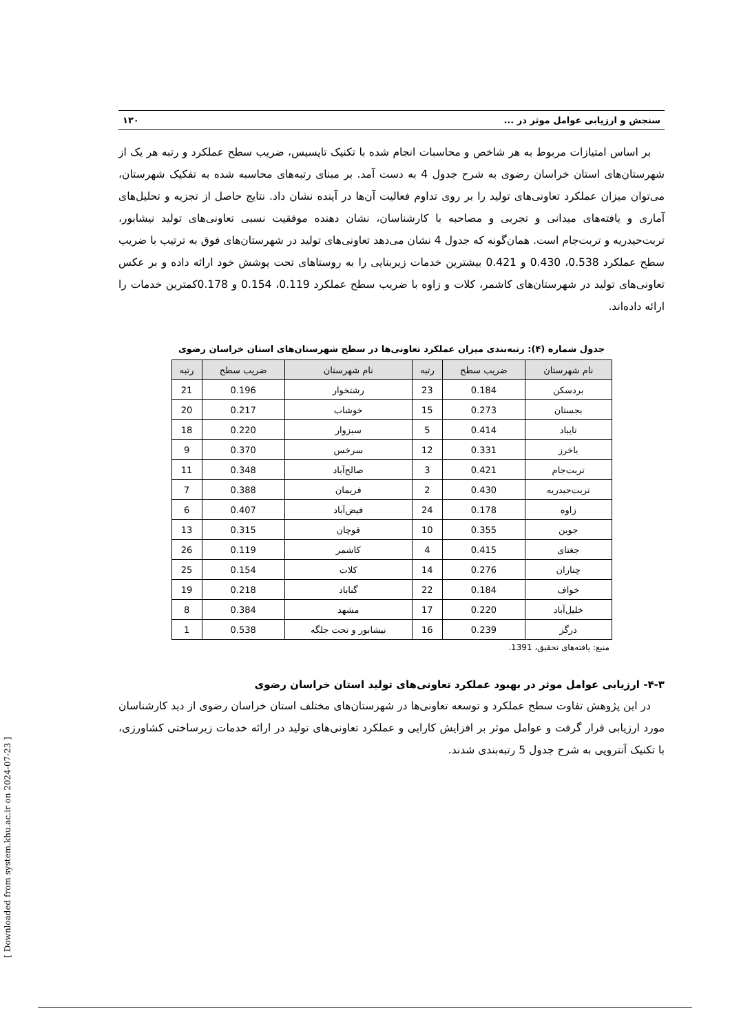[ Downloaded from system.khu.ac.ir on 2024-07-23 ]
سنجش و ارزیابی عوامل موثر در ... ۱۳۰
بر اساس امتیازات مربوط به هر شاخص و محاسبات انجام شده با تکنیک تاپسیس، ضریب سطح عملکرد و رتبه هر یک از شهرستان‌های استان خراسان رضوی به شرح جدول 4 به دست آمد. بر مبنای رتبه‌های محاسبه شده به تفکیک شهرستان، می‌توان میزان عملکرد تعاونی‌های تولید را بر روی تداوم فعالیت آن‌ها در آینده نشان داد. نتایج حاصل از تجزیه و تحلیل‌های آماری و یافته‌های میدانی و تجربی و مصاحبه با کارشناسان، نشان دهنده موفقیت نسبی تعاونی‌های تولید نیشابور، تربت‌حیدریه و تربت‌جام است. همان‌گونه که جدول 4 نشان می‌دهد تعاونی‌های تولید در شهرستان‌های فوق به ترتیب با ضریب سطح عملکرد 0.538، 0.430 و 0.421 بیشترین خدمات زیربنایی را به روستاهای تحت پوشش خود ارائه داده و بر عکس تعاونی‌های تولید در شهرستان‌های کاشمر، کلات و زاوه با ضریب سطح عملکرد 0.119، 0.154 و 0.178کمترین خدمات را ارائه داده‌اند.
جدول شماره (۴): رتبه‌بندی میزان عملکرد تعاونی‌ها در سطح شهرستان‌های استان خراسان رضوی
| نام شهرستان | ضریب سطح | رتبه | نام شهرستان | ضریب سطح | رتبه |
| --- | --- | --- | --- | --- | --- |
| بردسکن | 0.184 | 23 | رشتخوار | 0.196 | 21 |
| بجستان | 0.273 | 15 | خوشاب | 0.217 | 20 |
| تایباد | 0.414 | 5 | سبزوار | 0.220 | 18 |
| باخرز | 0.331 | 12 | سرخس | 0.370 | 9 |
| تربت‌جام | 0.421 | 3 | صالح‌آباد | 0.348 | 11 |
| تربت‌حیدریه | 0.430 | 2 | فریمان | 0.388 | 7 |
| زاوه | 0.178 | 24 | فیض‌آباد | 0.407 | 6 |
| جوین | 0.355 | 10 | قوچان | 0.315 | 13 |
| جغتای | 0.415 | 4 | کاشمر | 0.119 | 26 |
| چناران | 0.276 | 14 | کلات | 0.154 | 25 |
| خواف | 0.184 | 22 | گناباد | 0.218 | 19 |
| خلیل‌آباد | 0.220 | 17 | مشهد | 0.384 | 8 |
| درگز | 0.239 | 16 | نیشابور و تحت جلگه | 0.538 | 1 |
منبع: یافته‌های تحقیق، 1391.
۴-۳- ارزیابی عوامل موثر در بهبود عملکرد تعاونی‌های تولید استان خراسان رضوی
در این پژوهش تفاوت سطح عملکرد و توسعه تعاونی‌ها در شهرستان‌های مختلف استان خراسان رضوی از دید کارشناسان مورد ارزیابی قرار گرفت و عوامل موثر بر افزایش کارایی و عملکرد تعاونی‌های تولید در ارائه خدمات زیرساختی کشاورزی، با تکنیک آنتروپی به شرح جدول 5 رتبه‌بندی شدند.